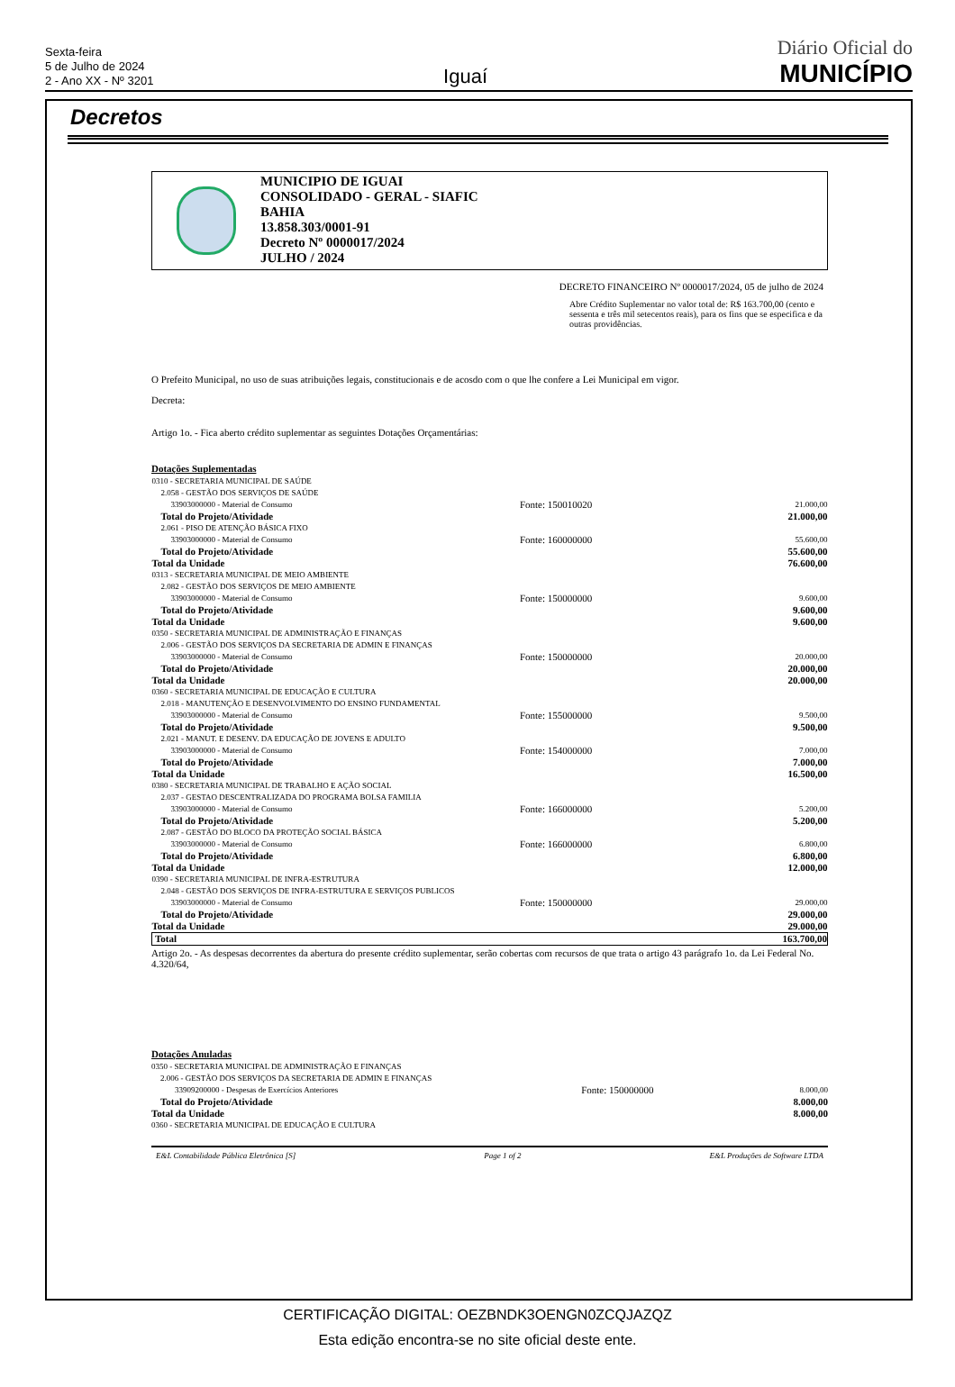Sexta-feira
5 de Julho de 2024
2 - Ano XX - Nº 3201
Iguaí
Diário Oficial do
MUNICÍPIO
Decretos
MUNICIPIO DE IGUAI
CONSOLIDADO - GERAL - SIAFIC
BAHIA
13.858.303/0001-91
Decreto Nº 0000017/2024
JULHO / 2024
DECRETO FINANCEIRO Nº 0000017/2024, 05 de julho de 2024
Abre Crédito Suplementar no valor total de: R$ 163.700,00 (cento e sessenta e três mil setecentos reais), para os fins que se especifica e da outras providências.
O Prefeito Municipal, no uso de suas atribuições legais, constitucionais e de acosdo com o que lhe confere a Lei Municipal em vigor.
Decreta:
Artigo 1o. - Fica aberto crédito suplementar as seguintes Dotações Orçamentárias:
Dotações Suplementadas
| 0310 - SECRETARIA MUNICIPAL DE SAÚDE | | |
| 2.058 - GESTÃO DOS SERVIÇOS DE SAÚDE | | |
| 33903000000 - Material de Consumo | Fonte: 150010020 | 21.000,00 |
| Total do Projeto/Atividade | | 21.000,00 |
| 2.061 - PISO DE ATENÇÃO BÁSICA FIXO | | |
| 33903000000 - Material de Consumo | Fonte: 160000000 | 55.600,00 |
| Total do Projeto/Atividade | | 55.600,00 |
| Total da Unidade | | 76.600,00 |
| 0313 - SECRETARIA MUNICIPAL DE MEIO AMBIENTE | | |
| 2.082 - GESTÃO DOS SERVIÇOS DE MEIO AMBIENTE | | |
| 33903000000 - Material de Consumo | Fonte: 150000000 | 9.600,00 |
| Total do Projeto/Atividade | | 9.600,00 |
| Total da Unidade | | 9.600,00 |
| 0350 - SECRETARIA MUNICIPAL DE ADMINISTRAÇÃO E FINANÇAS | | |
| 2.006 - GESTÃO DOS SERVIÇOS DA SECRETARIA DE ADMIN E FINANÇAS | | |
| 33903000000 - Material de Consumo | Fonte: 150000000 | 20.000,00 |
| Total do Projeto/Atividade | | 20.000,00 |
| Total da Unidade | | 20.000,00 |
| 0360 - SECRETARIA MUNICIPAL DE EDUCAÇÃO E CULTURA | | |
| 2.018 - MANUTENÇÃO E DESENVOLVIMENTO DO ENSINO FUNDAMENTAL | | |
| 33903000000 - Material de Consumo | Fonte: 155000000 | 9.500,00 |
| Total do Projeto/Atividade | | 9.500,00 |
| 2.021 - MANUT. E DESENV. DA EDUCAÇÃO DE JOVENS E ADULTO | | |
| 33903000000 - Material de Consumo | Fonte: 154000000 | 7.000,00 |
| Total do Projeto/Atividade | | 7.000,00 |
| Total da Unidade | | 16.500,00 |
| 0380 - SECRETARIA MUNICIPAL DE TRABALHO E AÇÃO SOCIAL | | |
| 2.037 - GESTAO DESCENTRALIZADA DO PROGRAMA BOLSA FAMILIA | | |
| 33903000000 - Material de Consumo | Fonte: 166000000 | 5.200,00 |
| Total do Projeto/Atividade | | 5.200,00 |
| 2.087 - GESTÃO DO BLOCO DA PROTEÇÃO SOCIAL BÁSICA | | |
| 33903000000 - Material de Consumo | Fonte: 166000000 | 6.800,00 |
| Total do Projeto/Atividade | | 6.800,00 |
| Total da Unidade | | 12.000,00 |
| 0390 - SECRETARIA MUNICIPAL DE INFRA-ESTRUTURA | | |
| 2.048 - GESTÃO DOS SERVIÇOS DE INFRA-ESTRUTURA E SERVIÇOS PUBLICOS | | |
| 33903000000 - Material de Consumo | Fonte: 150000000 | 29.000,00 |
| Total do Projeto/Atividade | | 29.000,00 |
| Total da Unidade | | 29.000,00 |
| Total | | 163.700,00 |
Artigo 2o. - As despesas decorrentes da abertura do presente crédito suplementar, serão cobertas com recursos de que trata o artigo 43 parágrafo 1o. da Lei Federal No. 4.320/64,
Dotações Anuladas
| 0350 - SECRETARIA MUNICIPAL DE ADMINISTRAÇÃO E FINANÇAS | | |
| 2.006 - GESTÃO DOS SERVIÇOS DA SECRETARIA DE ADMIN E FINANÇAS | | |
| 33909200000 - Despesas de Exercícios Anteriores | Fonte: 150000000 | 8.000,00 |
| Total do Projeto/Atividade | | 8.000,00 |
| Total da Unidade | | 8.000,00 |
| 0360 - SECRETARIA MUNICIPAL DE EDUCAÇÃO E CULTURA | | |
E&L Contabilidade Pública Eletrônica [S] Page 1 of 2 E&L Produções de Software LTDA
CERTIFICAÇÃO DIGITAL: OEZBNDK3OENGN0ZCQJAZQZ
Esta edição encontra-se no site oficial deste ente.